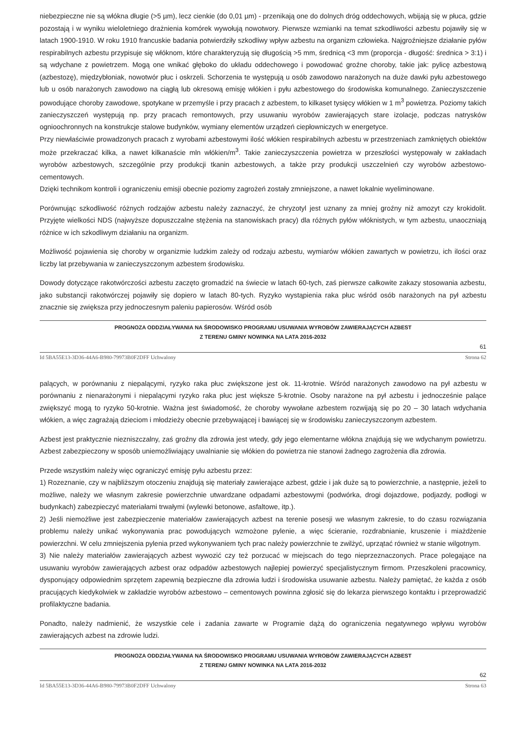niebezpieczne nie są włókna długie (>5 µm), lecz cienkie (do 0,01 µm) - przenikają one do dolnych dróg oddechowych, wbijają się w płuca, gdzie pozostają i w wyniku wieloletniego drażnienia komórek wywołują nowotwory. Pierwsze wzmianki na temat szkodliwości azbestu pojawiły się w latach 1900-1910. W roku 1910 francuskie badania potwierdziły szkodliwy wpływ azbestu na organizm człowieka. Najgroźniejsze działanie pyłów respirabilnych azbestu przypisuje się włóknom, które charakteryzują się długością >5 mm, średnicą <3 mm (proporcja - długość: średnica > 3:1) i są wdychane z powietrzem. Mogą one wnikać głęboko do układu oddechowego i powodować groźne choroby, takie jak: pylicę azbestową (azbestozę), międzybłoniak, nowotwór płuc i oskrzeli. Schorzenia te występują u osób zawodowo narażonych na duże dawki pyłu azbestowego lub u osób narażonych zawodowo na ciągłą lub okresową emisję włókien i pyłu azbestowego do środowiska komunalnego. Zanieczyszczenie powodujące choroby zawodowe, spotykane w przemyśle i przy pracach z azbestem, to kilkaset tysięcy włókien w 1 m<sup>3</sup> powietrza. Poziomy takich zanieczyszczeń występują np. przy pracach remontowych, przy usuwaniu wyrobów zawierających stare izolacje, podczas natrysków ognioochronnych na konstrukcje stalowe budynków, wymiany elementów urządzeń ciepłowniczych w energetyce.
Przy niewłaściwie prowadzonych pracach z wyrobami azbestowymi ilość włókien respirabilnych azbestu w przestrzeniach zamkniętych obiektów może przekraczać kilka, a nawet kilkanaście mln włókien/m<sup>3</sup>. Takie zanieczyszczenia powietrza w przeszłości występowały w zakładach wyrobów azbestowych, szczególnie przy produkcji tkanin azbestowych, a także przy produkcji uszczelnień czy wyrobów azbestowo-cementowych.
Dzięki technikom kontroli i ograniczeniu emisji obecnie poziomy zagrożeń zostały zmniejszone, a nawet lokalnie wyeliminowane.
Porównując szkodliwość różnych rodzajów azbestu należy zaznaczyć, że chryzotyl jest uznany za mniej groźny niż amozyt czy krokidolit. Przyjęte wielkości NDS (najwyższe dopuszczalne stężenia na stanowiskach pracy) dla różnych pyłów włóknistych, w tym azbestu, unaoczniają różnice w ich szkodliwym działaniu na organizm.
Możliwość pojawienia się choroby w organizmie ludzkim zależy od rodzaju azbestu, wymiarów włókien zawartych w powietrzu, ich ilości oraz liczby lat przebywania w zanieczyszczonym azbestem środowisku.
Dowody dotyczące rakotwórczości azbestu zaczęto gromadzić na świecie w latach 60-tych, zaś pierwsze całkowite zakazy stosowania azbestu, jako substancji rakotwórczej pojawiły się dopiero w latach 80-tych. Ryzyko wystąpienia raka płuc wśród osób narażonych na pył azbestu znacznie się zwiększa przy jednoczesnym paleniu papierosów. Wśród osób
PROGNOZA ODDZIAŁYWANIA NA ŚRODOWISKO PROGRAMU USUWANIA WYROBÓW ZAWIERAJĄCYCH AZBEST
Z TERENU GMINY NOWINKA NA LATA 2016-2032
61
Id 5BA55E13-3D36-44A6-B980-79973B0F2DFF Uchwalony Strona 62
palących, w porównaniu z niepalącymi, ryzyko raka płuc zwiększone jest ok. 11-krotnie. Wśród narażonych zawodowo na pył azbestu w porównaniu z nienarażonymi i niepalącymi ryzyko raka płuc jest większe 5-krotnie. Osoby narażone na pył azbestu i jednocześnie palące zwiększyć mogą to ryzyko 50-krotnie. Ważna jest świadomość, że choroby wywołane azbestem rozwijają się po 20 – 30 latach wdychania włókien, a więc zagrażają dzieciom i młodzieży obecnie przebywającej i bawiącej się w środowisku zanieczyszczonym azbestem.
Azbest jest praktycznie niezniszczalny, zaś groźny dla zdrowia jest wtedy, gdy jego elementarne włókna znajdują się we wdychanym powietrzu. Azbest zabezpieczony w sposób uniemożliwiający uwalnianie się włókien do powietrza nie stanowi żadnego zagrożenia dla zdrowia.
Przede wszystkim należy więc ograniczyć emisję pyłu azbestu przez:
1) Rozeznanie, czy w najbliższym otoczeniu znajdują się materiały zawierające azbest, gdzie i jak duże są to powierzchnie, a następnie, jeżeli to możliwe, należy we własnym zakresie powierzchnie utwardzane odpadami azbestowymi (podwórka, drogi dojazdowe, podjazdy, podłogi w budynkach) zabezpieczyć materiałami trwałymi (wylewki betonowe, asfaltowe, itp.).
2) Jeśli niemożliwe jest zabezpieczenie materiałów zawierających azbest na terenie posesji we własnym zakresie, to do czasu rozwiązania problemu należy unikać wykonywania prac powodujących wzmożone pylenie, a więc ścieranie, rozdrabnianie, kruszenie i miażdżenie powierzchni. W celu zmniejszenia pylenia przed wykonywaniem tych prac należy powierzchnie te zwilżyć, uprzątać również w stanie wilgotnym.
3) Nie należy materiałów zawierających azbest wywozić czy też porzucać w miejscach do tego nieprzeznaczonych. Prace polegające na usuwaniu wyrobów zawierających azbest oraz odpadów azbestowych najlepiej powierzyć specjalistycznym firmom. Przeszkoleni pracownicy, dysponujący odpowiednim sprzętem zapewnią bezpieczne dla zdrowia ludzi i środowiska usuwanie azbestu. Należy pamiętać, że każda z osób pracujących kiedykolwiek w zakładzie wyrobów azbestowo – cementowych powinna zgłosić się do lekarza pierwszego kontaktu i przeprowadzić profilaktyczne badania.
Ponadto, należy nadmienić, że wszystkie cele i zadania zawarte w Programie dążą do ograniczenia negatywnego wpływu wyrobów zawierających azbest na zdrowie ludzi.
PROGNOZA ODDZIAŁYWANIA NA ŚRODOWISKO PROGRAMU USUWANIA WYROBÓW ZAWIERAJĄCYCH AZBEST
Z TERENU GMINY NOWINKA NA LATA 2016-2032
62
Id 5BA55E13-3D36-44A6-B980-79973B0F2DFF Uchwalony Strona 63